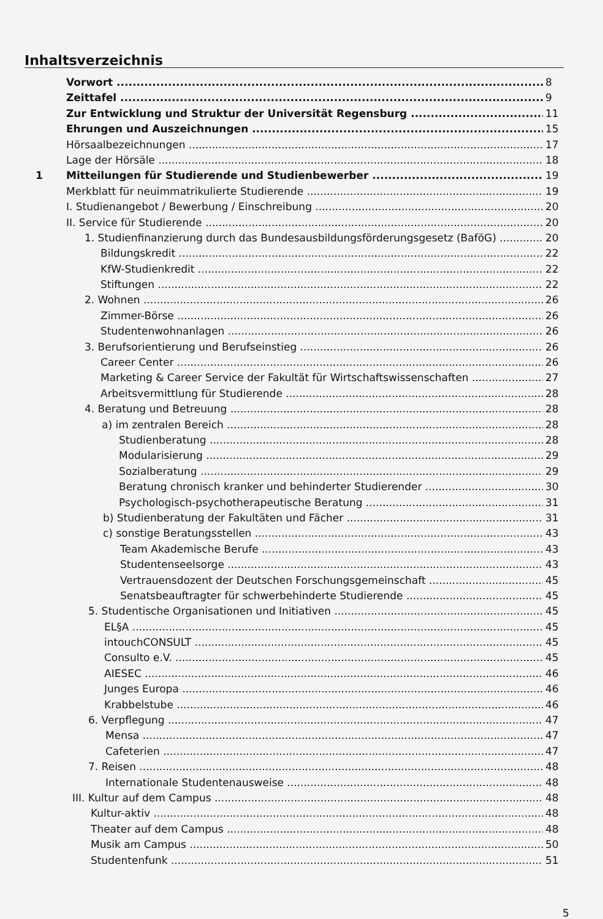Inhaltsverzeichnis
Vorwort 8
Zeittafel 9
Zur Entwicklung und Struktur der Universität Regensburg 11
Ehrungen und Auszeichnungen 15
Hörsaalbezeichnungen 17
Lage der Hörsäle 18
1 Mitteilungen für Studierende und Studienbewerber 19
Merkblatt für neuimmatrikulierte Studierende 19
I. Studienangebot / Bewerbung / Einschreibung 20
II. Service für Studierende 20
1. Studienfinanzierung durch das Bundesausbildungsförderungsgesetz (BaföG) 20
Bildungskredit 22
KfW-Studienkredit 22
Stiftungen 22
2. Wohnen 26
Zimmer-Börse 26
Studentenwohnanlagen 26
3. Berufsorientierung und Berufseinstieg 26
Career Center 26
Marketing & Career Service der Fakultät für Wirtschaftswissenschaften 27
Arbeitsvermittlung für Studierende 28
4. Beratung und Betreuung 28
a) im zentralen Bereich 28
Studienberatung 28
Modularisierung 29
Sozialberatung 29
Beratung chronisch kranker und behinderter Studierender 30
Psychologisch-psychotherapeutische Beratung 31
b) Studienberatung der Fakultäten und Fächer 31
c) sonstige Beratungsstellen 43
Team Akademische Berufe 43
Studentenseelsorge 43
Vertrauensdozent der Deutschen Forschungsgemeinschaft 45
Senatsbeauftragter für schwerbehinderte Studierende 45
5. Studentische Organisationen und Initiativen 45
EL§A 45
intouchCONSULT 45
Consulto e.V. 45
AIESEC 46
Junges Europa 46
Krabbelstube 46
6. Verpflegung 47
Mensa 47
Cafeterien 47
7. Reisen 48
Internationale Studentenausweise 48
III. Kultur auf dem Campus 48
Kultur-aktiv 48
Theater auf dem Campus 48
Musik am Campus 50
Studentenfunk 51
5